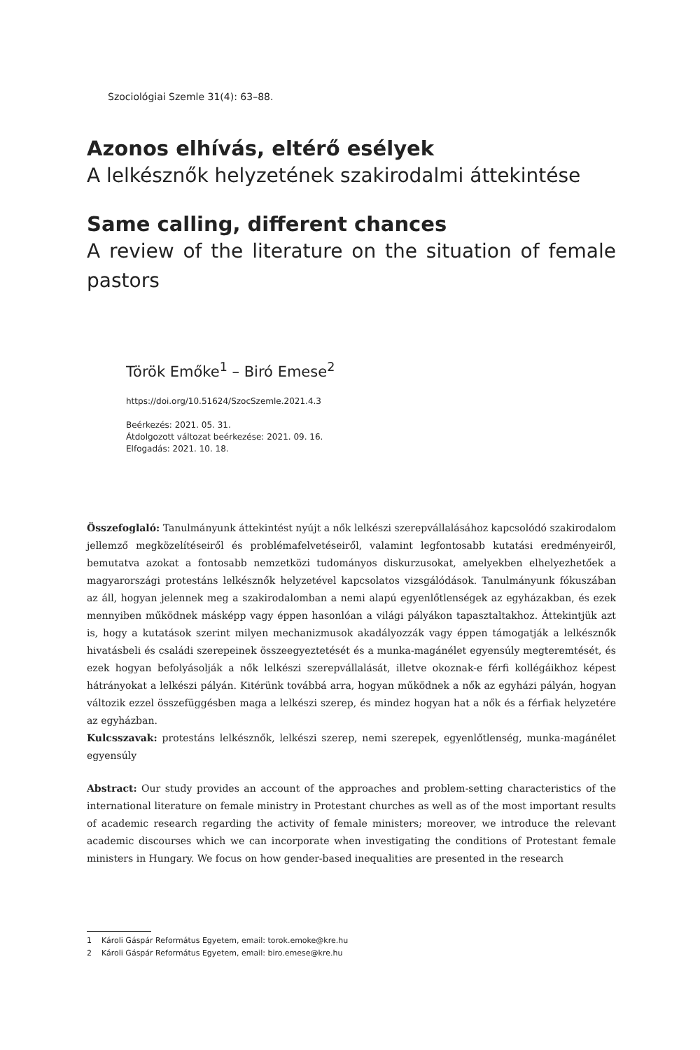Szociológiai Szemle 31(4): 63–88.
Azonos elhívás, eltérő esélyek
A lelkésznők helyzetének szakirodalmi áttekintése
Same calling, different chances
A review of the literature on the situation of female pastors
Török Emőke<sup>1</sup> – Biró Emese<sup>2</sup>
https://doi.org/10.51624/SzocSzemle.2021.4.3
Beérkezés: 2021. 05. 31.
Átdolgozott változat beérkezése: 2021. 09. 16.
Elfogadás: 2021. 10. 18.
Összefoglaló: Tanulmányunk áttekintést nyújt a nők lelkészi szerepvállalásához kapcsolódó szakirodalom jellemző megközelítéseiről és problémafelvetéseiről, valamint legfontosabb kutatási eredményeiről, bemutatva azokat a fontosabb nemzetközi tudományos diskurzusokat, amelyekben elhelyezhetőek a magyarországi protestáns lelkésznők helyzetével kapcsolatos vizsgálódások. Tanulmányunk fókuszában az áll, hogyan jelennek meg a szakirodalomban a nemi alapú egyenlőtlenségek az egyházakban, és ezek mennyiben működnek másképp vagy éppen hasonlóan a világi pályákon tapasztaltakhoz. Áttekintjük azt is, hogy a kutatások szerint milyen mechanizmusok akadályozzák vagy éppen támogatják a lelkésznők hivatásbeli és családi szerepeinek összeegyeztetését és a munka-magánélet egyensúly megteremtését, és ezek hogyan befolyásolják a nők lelkészi szerepvállalását, illetve okoznak-e férfi kollégáikhoz képest hátrányokat a lelkészi pályán. Kitérünk továbbá arra, hogyan működnek a nők az egyházi pályán, hogyan változik ezzel összefüggésben maga a lelkészi szerep, és mindez hogyan hat a nők és a férfiak helyzetére az egyházban.
Kulcsszavak: protestáns lelkésznők, lelkészi szerep, nemi szerepek, egyenlőtlenség, munka-magánélet egyensúly
Abstract: Our study provides an account of the approaches and problem-setting characteristics of the international literature on female ministry in Protestant churches as well as of the most important results of academic research regarding the activity of female ministers; moreover, we introduce the relevant academic discourses which we can incorporate when investigating the conditions of Protestant female ministers in Hungary. We focus on how gender-based inequalities are presented in the research
1 Károli Gáspár Református Egyetem, email: torok.emoke@kre.hu
2 Károli Gáspár Református Egyetem, email: biro.emese@kre.hu